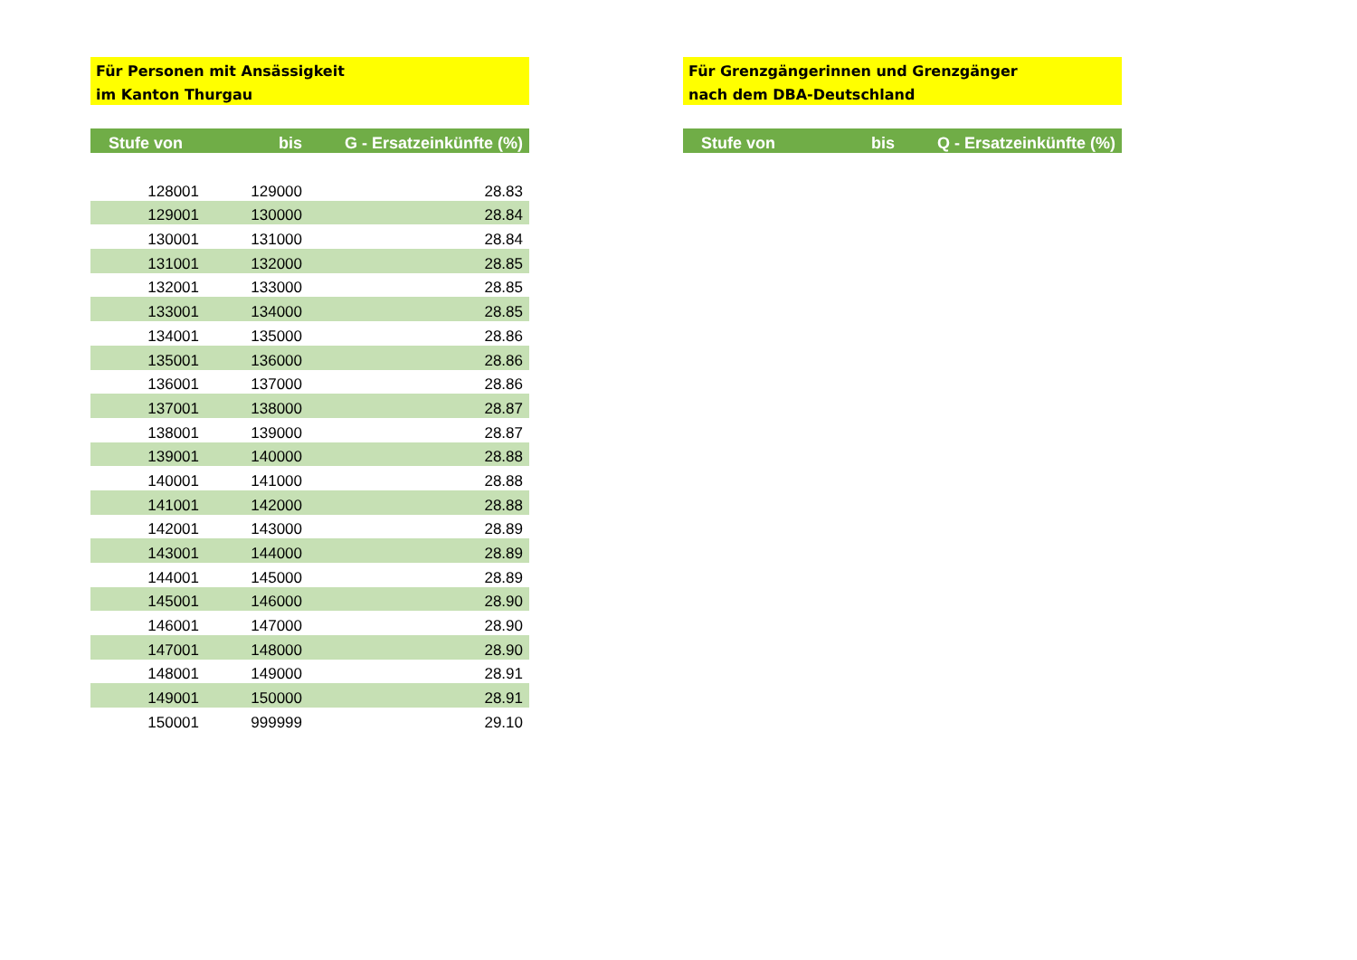Für Personen mit Ansässigkeit
im Kanton Thurgau
| Stufe von | bis | G - Ersatzeinkünfte (%) |
| --- | --- | --- |
| 128001 | 129000 | 28.83 |
| 129001 | 130000 | 28.84 |
| 130001 | 131000 | 28.84 |
| 131001 | 132000 | 28.85 |
| 132001 | 133000 | 28.85 |
| 133001 | 134000 | 28.85 |
| 134001 | 135000 | 28.86 |
| 135001 | 136000 | 28.86 |
| 136001 | 137000 | 28.86 |
| 137001 | 138000 | 28.87 |
| 138001 | 139000 | 28.87 |
| 139001 | 140000 | 28.88 |
| 140001 | 141000 | 28.88 |
| 141001 | 142000 | 28.88 |
| 142001 | 143000 | 28.89 |
| 143001 | 144000 | 28.89 |
| 144001 | 145000 | 28.89 |
| 145001 | 146000 | 28.90 |
| 146001 | 147000 | 28.90 |
| 147001 | 148000 | 28.90 |
| 148001 | 149000 | 28.91 |
| 149001 | 150000 | 28.91 |
| 150001 | 999999 | 29.10 |
Für Grenzgängerinnen und Grenzgänger
nach dem DBA-Deutschland
| Stufe von | bis | Q - Ersatzeinkünfte (%) |
| --- | --- | --- |